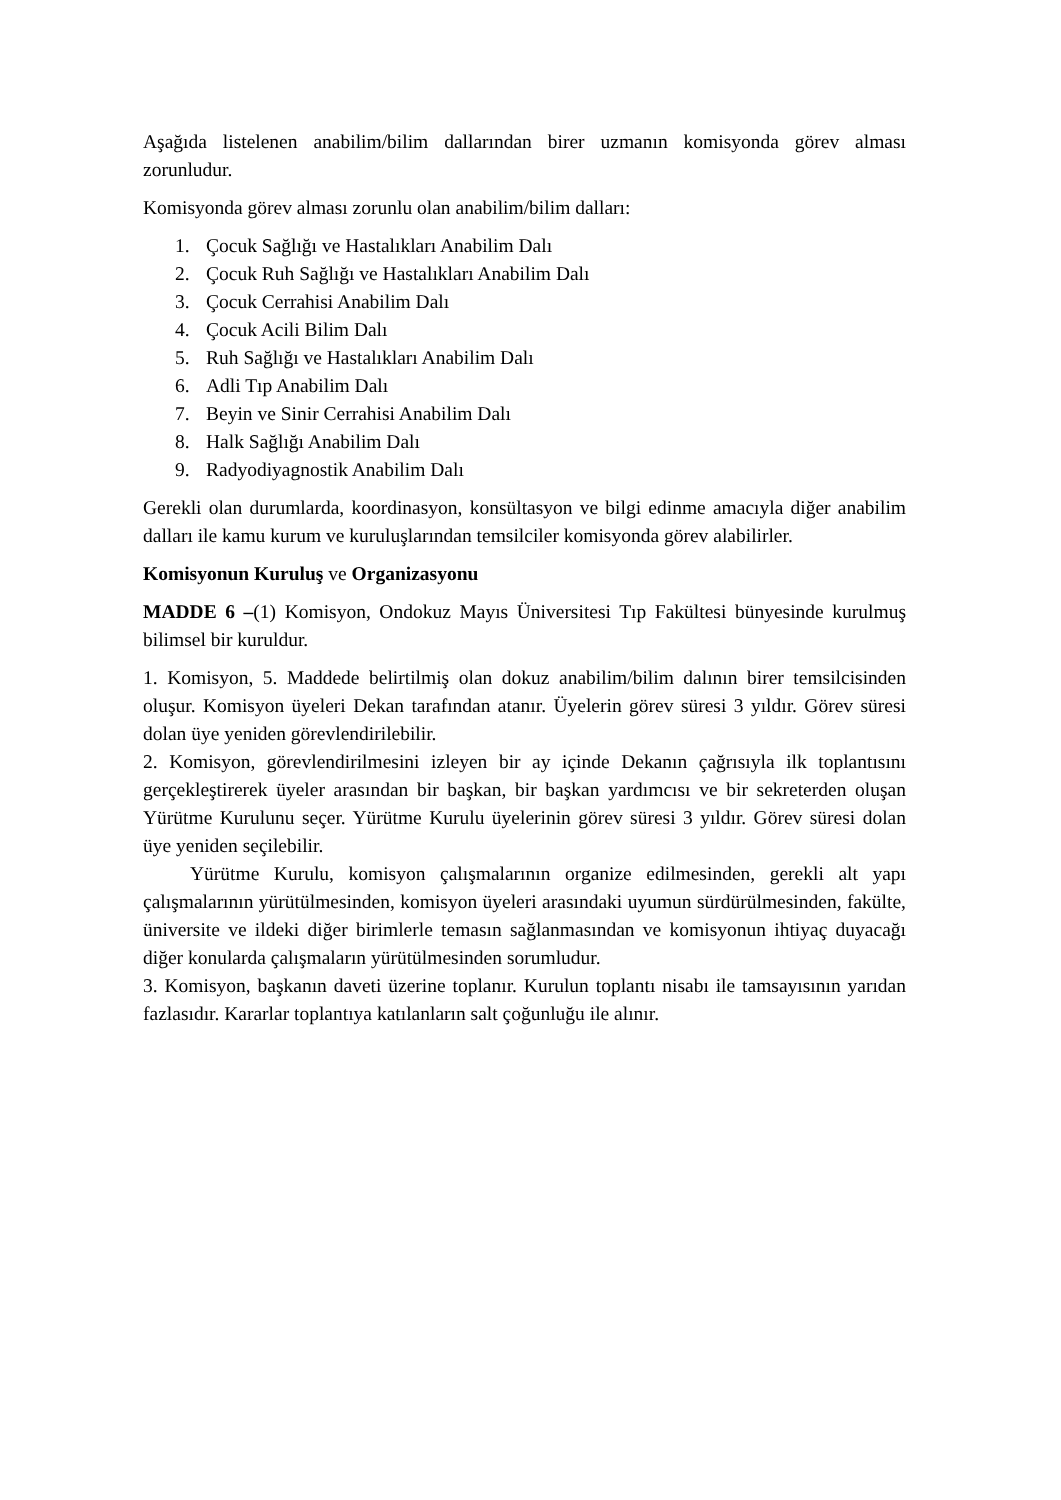Aşağıda listelenen anabilim/bilim dallarından birer uzmanın komisyonda görev alması zorunludur.
Komisyonda görev alması zorunlu olan anabilim/bilim dalları:
1. Çocuk Sağlığı ve Hastalıkları Anabilim Dalı
2. Çocuk Ruh Sağlığı ve Hastalıkları Anabilim Dalı
3. Çocuk Cerrahisi Anabilim Dalı
4. Çocuk Acili Bilim Dalı
5. Ruh Sağlığı ve Hastalıkları Anabilim Dalı
6. Adli Tıp Anabilim Dalı
7. Beyin ve Sinir Cerrahisi Anabilim Dalı
8. Halk Sağlığı Anabilim Dalı
9. Radyodiyagnostik Anabilim Dalı
Gerekli olan durumlarda, koordinasyon, konsültasyon ve bilgi edinme amacıyla diğer anabilim dalları ile kamu kurum ve kuruluşlarından temsilciler komisyonda görev alabilirler.
Komisyonun Kuruluş ve Organizasyonu
MADDE 6 –(1) Komisyon, Ondokuz Mayıs Üniversitesi Tıp Fakültesi bünyesinde kurulmuş bilimsel bir kuruldur.
1. Komisyon, 5. Maddede belirtilmiş olan dokuz anabilim/bilim dalının birer temsilcisinden oluşur. Komisyon üyeleri Dekan tarafından atanır. Üyelerin görev süresi 3 yıldır. Görev süresi dolan üye yeniden görevlendirilebilir.
2. Komisyon, görevlendirilmesini izleyen bir ay içinde Dekanın çağrısıyla ilk toplantısını gerçekleştirerek üyeler arasından bir başkan, bir başkan yardımcısı ve bir sekreterden oluşan Yürütme Kurulunu seçer. Yürütme Kurulu üyelerinin görev süresi 3 yıldır. Görev süresi dolan üye yeniden seçilebilir.
Yürütme Kurulu, komisyon çalışmalarının organize edilmesinden, gerekli alt yapı çalışmalarının yürütülmesinden, komisyon üyeleri arasındaki uyumun sürdürülmesinden, fakülte, üniversite ve ildeki diğer birimlerle temasın sağlanmasından ve komisyonun ihtiyaç duyacağı diğer konularda çalışmaların yürütülmesinden sorumludur.
3. Komisyon, başkanın daveti üzerine toplanır. Kurulun toplantı nisabı ile tamsayısının yarıdan fazlasıdır. Kararlar toplantıya katılanların salt çoğunluğu ile alınır.